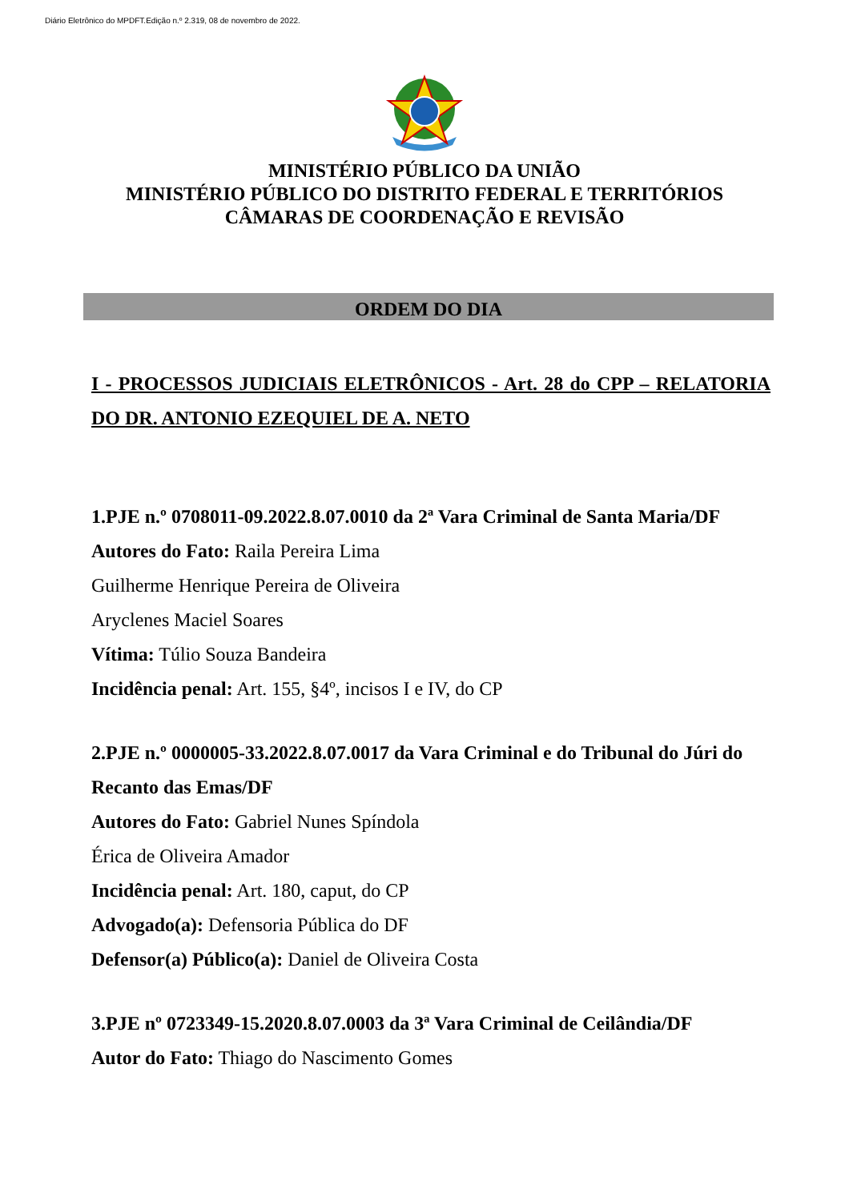Diário Eletrônico do MPDFT.Edição n.º 2.319, 08 de novembro de 2022.
MINISTÉRIO PÚBLICO DA UNIÃO
MINISTÉRIO PÚBLICO DO DISTRITO FEDERAL E TERRITÓRIOS
CÂMARAS DE COORDENAÇÃO E REVISÃO
ORDEM DO DIA
I - PROCESSOS JUDICIAIS ELETRÔNICOS - Art. 28 do CPP – RELATORIA DO DR. ANTONIO EZEQUIEL DE A. NETO
1.PJE n.º 0708011-09.2022.8.07.0010 da 2ª Vara Criminal de Santa Maria/DF
Autores do Fato: Raila Pereira Lima
Guilherme Henrique Pereira de Oliveira
Aryclenes Maciel Soares
Vítima: Túlio Souza Bandeira
Incidência penal: Art. 155, §4º, incisos I e IV, do CP
2.PJE n.º 0000005-33.2022.8.07.0017 da Vara Criminal e do Tribunal do Júri do Recanto das Emas/DF
Autores do Fato: Gabriel Nunes Spíndola
Érica de Oliveira Amador
Incidência penal: Art. 180, caput, do CP
Advogado(a): Defensoria Pública do DF
Defensor(a) Público(a): Daniel de Oliveira Costa
3.PJE nº 0723349-15.2020.8.07.0003 da 3ª Vara Criminal de Ceilândia/DF
Autor do Fato: Thiago do Nascimento Gomes